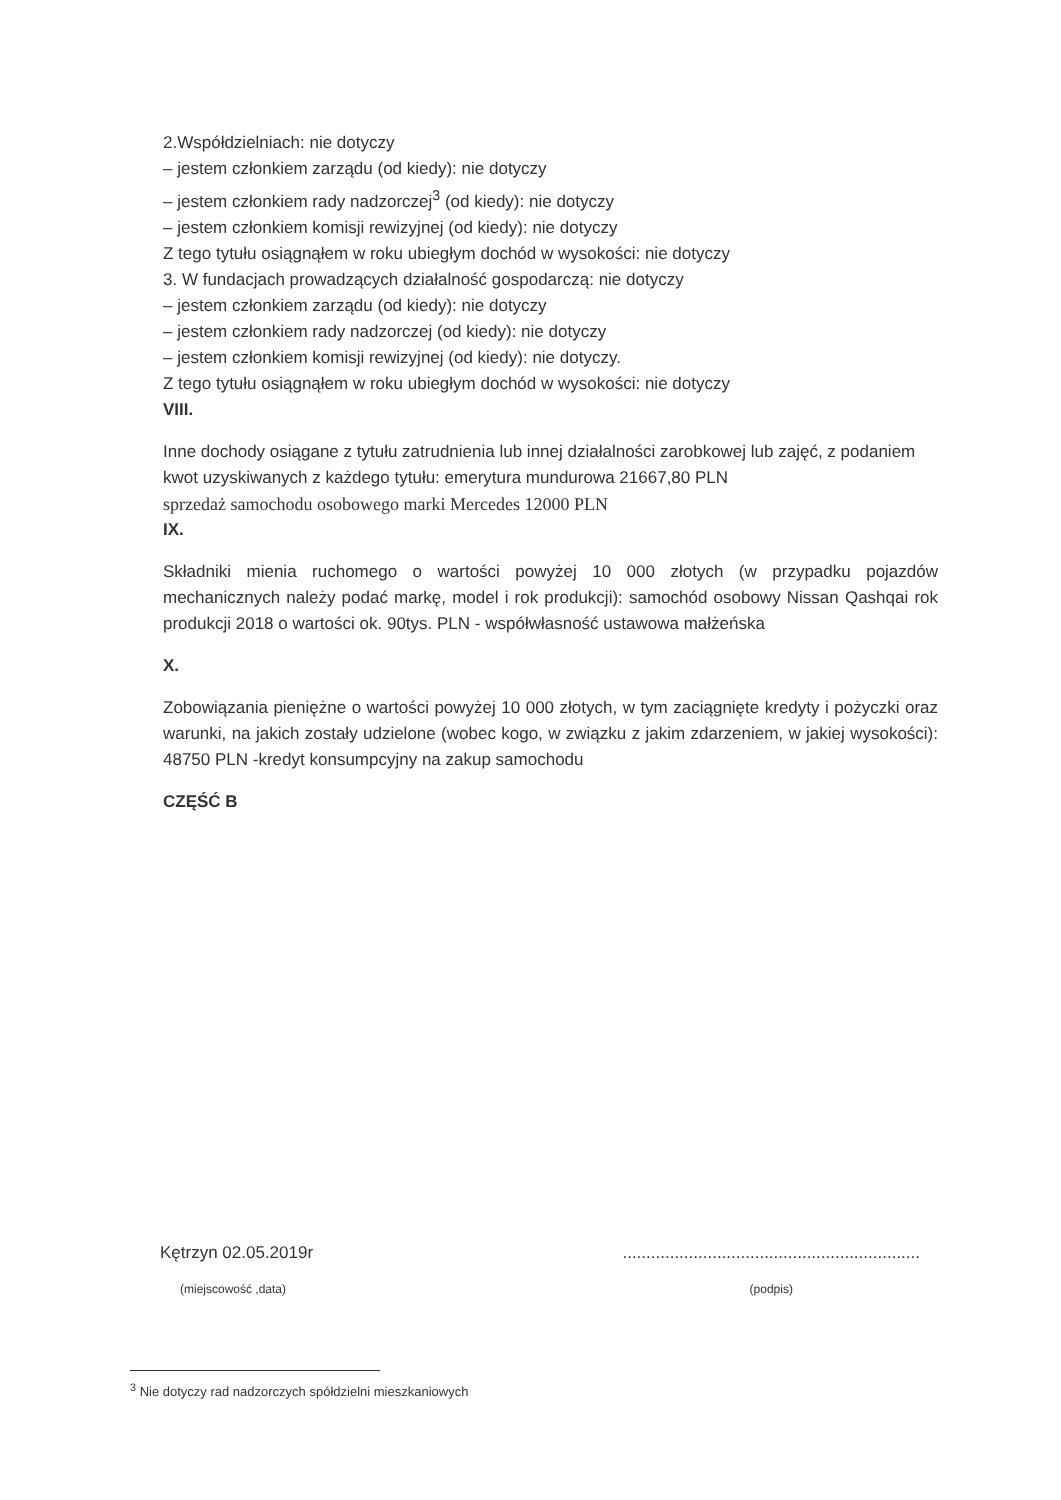2.Współdzielniach: nie dotyczy
– jestem członkiem zarządu (od kiedy): nie dotyczy
– jestem członkiem rady nadzorczej<sup>3</sup> (od kiedy): nie dotyczy
– jestem członkiem komisji rewizyjnej (od kiedy): nie dotyczy
Z tego tytułu osiągnąłem w roku ubiegłym dochód w wysokości: nie dotyczy
3. W fundacjach prowadzących działalność gospodarczą: nie dotyczy
– jestem członkiem zarządu (od kiedy): nie dotyczy
– jestem członkiem rady nadzorczej (od kiedy): nie dotyczy
– jestem członkiem komisji rewizyjnej (od kiedy): nie dotyczy.
Z tego tytułu osiągnąłem w roku ubiegłym dochód w wysokości: nie dotyczy
VIII.
Inne dochody osiągane z tytułu zatrudnienia lub innej działalności zarobkowej lub zajęć, z podaniem kwot uzyskiwanych z każdego tytułu: emerytura mundurowa 21667,80 PLN
sprzedaż samochodu osobowego marki Mercedes 12000 PLN
IX.
Składniki mienia ruchomego o wartości powyżej 10 000 złotych (w przypadku pojazdów mechanicznych należy podać markę, model i rok produkcji): samochód osobowy Nissan Qashqai rok produkcji 2018 o wartości ok. 90tys. PLN - współwłasność ustawowa małżeńska
X.
Zobowiązania pieniężne o wartości powyżej 10 000 złotych, w tym zaciągnięte kredyty i pożyczki oraz warunki, na jakich zostały udzielone (wobec kogo, w związku z jakim zdarzeniem, w jakiej wysokości): 48750 PLN -kredyt konsumpcyjny na zakup samochodu
CZĘŚĆ B
Kętrzyn 02.05.2019r
(miejscowość ,data)
...............................................................
(podpis)
<sup>3</sup> Nie dotyczy rad nadzorczych spółdzielni mieszkaniowych